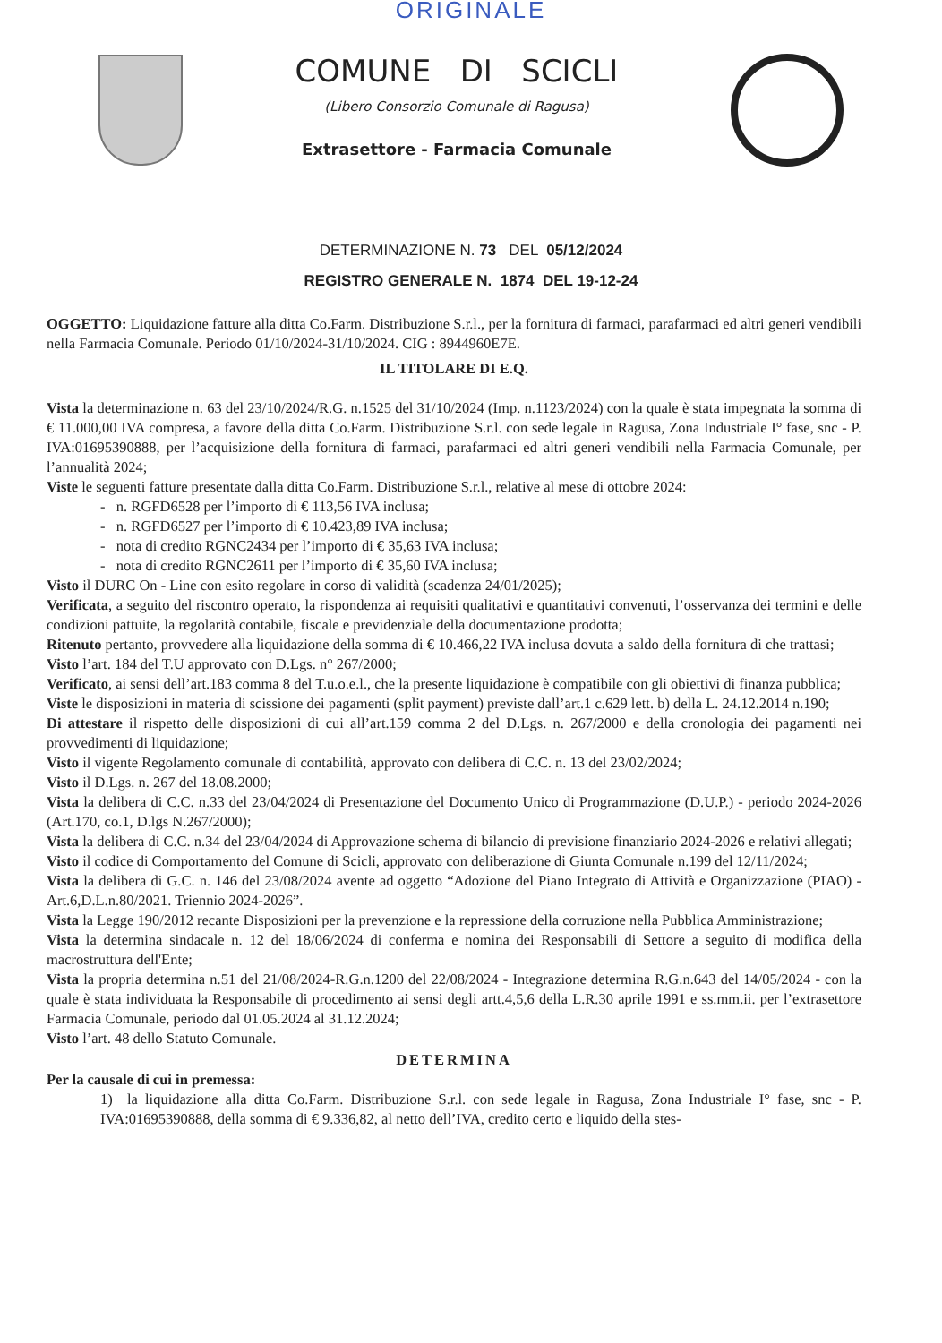ORIGINALE
COMUNE DI SCICLI
(Libero Consorzio Comunale di Ragusa)
Extrasettore - Farmacia Comunale
DETERMINAZIONE N. 73 DEL 05/12/2024
REGISTRO GENERALE N. 1874 DEL 19-12-24
OGGETTO: Liquidazione fatture alla ditta Co.Farm. Distribuzione S.r.l., per la fornitura di farmaci, parafarmaci ed altri generi vendibili nella Farmacia Comunale. Periodo 01/10/2024-31/10/2024. CIG : 8944960E7E.
IL TITOLARE DI E.Q.
Vista la determinazione n. 63 del 23/10/2024/R.G. n.1525 del 31/10/2024 (Imp. n.1123/2024) con la quale è stata impegnata la somma di € 11.000,00 IVA compresa, a favore della ditta Co.Farm. Distribuzione S.r.l. con sede legale in Ragusa, Zona Industriale I° fase, snc - P. IVA:01695390888, per l’acquisizione della fornitura di farmaci, parafarmaci ed altri generi vendibili nella Farmacia Comunale, per l’annualità 2024;
Viste le seguenti fatture presentate dalla ditta Co.Farm. Distribuzione S.r.l., relative al mese di ottobre 2024:
- n. RGFD6528 per l’importo di € 113,56 IVA inclusa;
- n. RGFD6527 per l’importo di € 10.423,89 IVA inclusa;
- nota di credito RGNC2434 per l’importo di € 35,63 IVA inclusa;
- nota di credito RGNC2611 per l’importo di € 35,60 IVA inclusa;
Visto il DURC On - Line con esito regolare in corso di validità (scadenza 24/01/2025);
Verificata, a seguito del riscontro operato, la rispondenza ai requisiti qualitativi e quantitativi convenuti, l’osservanza dei termini e delle condizioni pattuite, la regolarità contabile, fiscale e previdenziale della documentazione prodotta;
Ritenuto pertanto, provvedere alla liquidazione della somma di € 10.466,22 IVA inclusa dovuta a saldo della fornitura di che trattasi;
Visto l’art. 184 del T.U approvato con D.Lgs. n° 267/2000;
Verificato, ai sensi dell’art.183 comma 8 del T.u.o.e.l., che la presente liquidazione è compatibile con gli obiettivi di finanza pubblica;
Viste le disposizioni in materia di scissione dei pagamenti (split payment) previste dall’art.1 c.629 lett. b) della L. 24.12.2014 n.190;
Di attestare il rispetto delle disposizioni di cui all’art.159 comma 2 del D.Lgs. n. 267/2000 e della cronologia dei pagamenti nei provvedimenti di liquidazione;
Visto il vigente Regolamento comunale di contabilità, approvato con delibera di C.C. n. 13 del 23/02/2024;
Visto il D.Lgs. n. 267 del 18.08.2000;
Vista la delibera di C.C. n.33 del 23/04/2024 di Presentazione del Documento Unico di Programmazione (D.U.P.) - periodo 2024-2026 (Art.170, co.1, D.lgs N.267/2000);
Vista la delibera di C.C. n.34 del 23/04/2024 di Approvazione schema di bilancio di previsione finanziario 2024-2026 e relativi allegati;
Visto il codice di Comportamento del Comune di Scicli, approvato con deliberazione di Giunta Comunale n.199 del 12/11/2024;
Vista la delibera di G.C. n. 146 del 23/08/2024 avente ad oggetto “Adozione del Piano Integrato di Attività e Organizzazione (PIAO) -Art.6,D.L.n.80/2021. Triennio 2024-2026”.
Vista la Legge 190/2012 recante Disposizioni per la prevenzione e la repressione della corruzione nella Pubblica Amministrazione;
Vista la determina sindacale n. 12 del 18/06/2024 di conferma e nomina dei Responsabili di Settore a seguito di modifica della macrostruttura dell'Ente;
Vista la propria determina n.51 del 21/08/2024-R.G.n.1200 del 22/08/2024 - Integrazione determina R.G.n.643 del 14/05/2024 - con la quale è stata individuata la Responsabile di procedimento ai sensi degli artt.4,5,6 della L.R.30 aprile 1991 e ss.mm.ii. per l’extrasettore Farmacia Comunale, periodo dal 01.05.2024 al 31.12.2024;
Visto l’art. 48 dello Statuto Comunale.
DETERMINA
Per la causale di cui in premessa:
1) la liquidazione alla ditta Co.Farm. Distribuzione S.r.l. con sede legale in Ragusa, Zona Industriale I° fase, snc - P. IVA:01695390888, della somma di € 9.336,82, al netto dell’IVA, credito certo e liquido della stes-